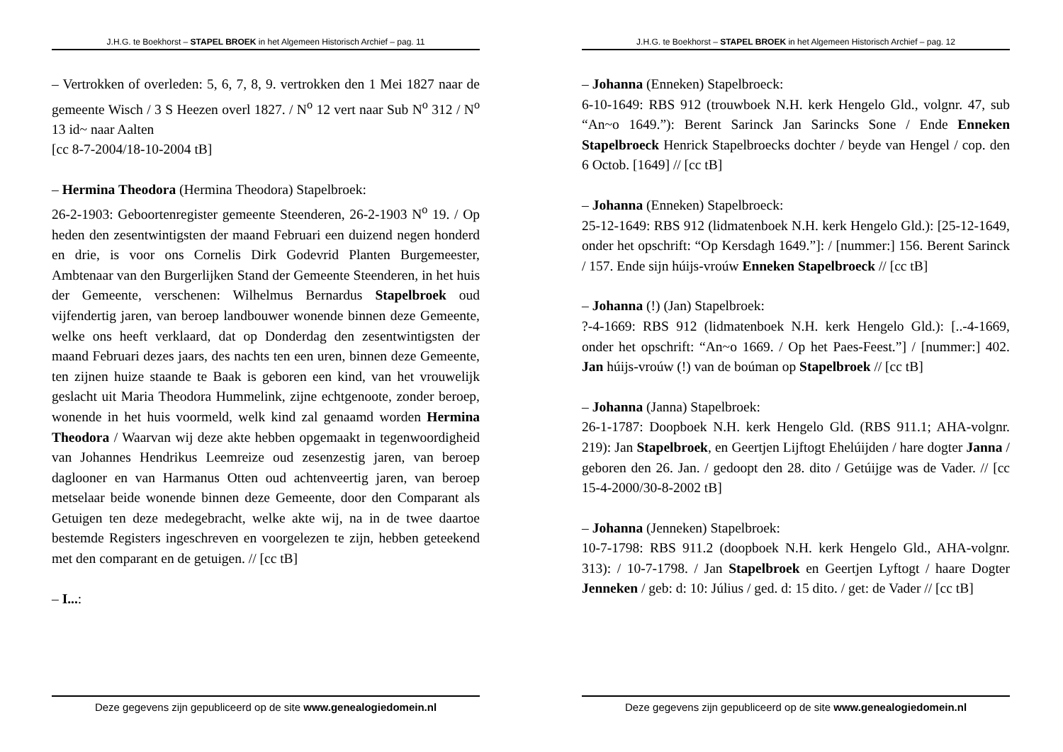J.H.G. te Boekhorst – STAPEL BROEK in het Algemeen Historisch Archief – pag. 11
– Vertrokken of overleden: 5, 6, 7, 8, 9. vertrokken den 1 Mei 1827 naar de gemeente Wisch / 3 S Heezen overl 1827. / N<sup>o</sup> 12 vert naar Sub N<sup>o</sup> 312 / N<sup>o</sup> 13 id~ naar Aalten
[cc 8-7-2004/18-10-2004 tB]
– Hermina Theodora (Hermina Theodora) Stapelbroek:
26-2-1903: Geboortenregister gemeente Steenderen, 26-2-1903 N<sup>o</sup> 19. / Op heden den zesentwintigsten der maand Februari een duizend negen honderd en drie, is voor ons Cornelis Dirk Godevrid Planten Burgemeester, Ambtenaar van den Burgerlijken Stand der Gemeente Steenderen, in het huis der Gemeente, verschenen: Wilhelmus Bernardus Stapelbroek oud vijfendertig jaren, van beroep landbouwer wonende binnen deze Gemeente, welke ons heeft verklaard, dat op Donderdag den zesentwintigsten der maand Februari dezes jaars, des nachts ten een uren, binnen deze Gemeente, ten zijnen huize staande te Baak is geboren een kind, van het vrouwelijk geslacht uit Maria Theodora Hummelink, zijne echtgenoote, zonder beroep, wonende in het huis voormeld, welk kind zal genaamd worden Hermina Theodora / Waarvan wij deze akte hebben opgemaakt in tegenwoordigheid van Johannes Hendrikus Leemreize oud zesenzestig jaren, van beroep daglooner en van Harmanus Otten oud achtenveertig jaren, van beroep metselaar beide wonende binnen deze Gemeente, door den Comparant als Getuigen ten deze medegebracht, welke akte wij, na in de twee daartoe bestemde Registers ingeschreven en voorgelezen te zijn, hebben geteekend met den comparant en de getuigen. // [cc tB]
– I...:
Deze gegevens zijn gepubliceerd op de site www.genealogiedomein.nl
J.H.G. te Boekhorst – STAPEL BROEK in het Algemeen Historisch Archief – pag. 12
– Johanna (Enneken) Stapelbroeck:
6-10-1649: RBS 912 (trouwboek N.H. kerk Hengelo Gld., volgnr. 47, sub “An~o 1649.”): Berent Sarinck Jan Sarincks Sone / Ende Enneken Stapelbroeck Henrick Stapelbroecks dochter / beyde van Hengel / cop. den 6 Octob. [1649] // [cc tB]
– Johanna (Enneken) Stapelbroeck:
25-12-1649: RBS 912 (lidmatenboek N.H. kerk Hengelo Gld.): [25-12-1649, onder het opschrift: “Op Kersdagh 1649.”]: / [nummer:] 156. Berent Sarinck / 157. Ende sijn húijs-vroúw Enneken Stapelbroeck // [cc tB]
– Johanna (!) (Jan) Stapelbroek:
?-4-1669: RBS 912 (lidmatenboek N.H. kerk Hengelo Gld.): [..-4-1669, onder het opschrift: “An~o 1669. / Op het Paes-Feest.”] / [nummer:] 402. Jan húijs-vroúw (!) van de boúman op Stapelbroek // [cc tB]
– Johanna (Janna) Stapelbroek:
26-1-1787: Doopboek N.H. kerk Hengelo Gld. (RBS 911.1; AHA-volgnr. 219): Jan Stapelbroek, en Geertjen Lijftogt Ehelúijden / hare dogter Janna / geboren den 26. Jan. / gedoopt den 28. dito / Getúijge was de Vader. // [cc 15-4-2000/30-8-2002 tB]
– Johanna (Jenneken) Stapelbroek:
10-7-1798: RBS 911.2 (doopboek N.H. kerk Hengelo Gld., AHA-volgnr. 313): / 10-7-1798. / Jan Stapelbroek en Geertjen Lyftogt / haare Dogter Jenneken / geb: d: 10: Július / ged. d: 15 dito. / get: de Vader // [cc tB]
Deze gegevens zijn gepubliceerd op de site www.genealogiedomein.nl